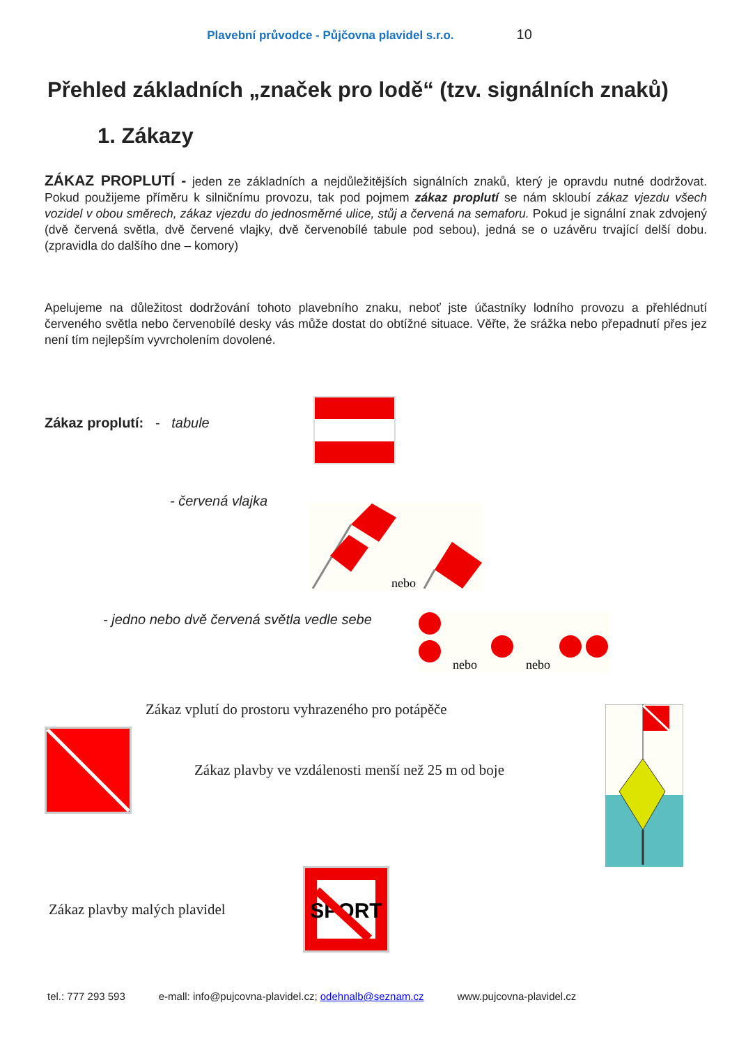Plavební průvodce - Půjčovna plavidel s.r.o. 10
Přehled základních „značek pro lodě“ (tzv. signálních znaků)
1. Zákazy
ZÁKAZ PROPLUTÍ - jeden ze základních a nejdůležitějších signálních znaků, který je opravdu nutné dodržovat. Pokud použijeme příměru k silničnímu provozu, tak pod pojmem zákaz proplutí se nám skloubí zákaz vjezdu všech vozidel v obou směrech, zákaz vjezdu do jednosměrné ulice, stůj a červená na semaforu. Pokud je signální znak zdvojený (dvě červená světla, dvě červené vlajky, dvě červenobílé tabule pod sebou), jedná se o uzávěru trvající delší dobu. (zpravidla do dalšího dne – komory)
Apelujeme na důležitost dodržování tohoto plavebního znaku, neboť jste účastníky lodního provozu a přehlédnutí červeného světla nebo červenobílé desky vás může dostat do obtížné situace. Věřte, že srážka nebo přepadnutí přes jez není tím nejlepším vyvrcholením dovolené.
Zákaz proplutí: - tabule
- červená vlajka
nebo
- jedno nebo dvě červená světla vedle sebe
nebo
nebo
Zákaz vplutí do prostoru vyhrazeného pro potápěče
Zákaz plavby ve vzdálenosti menší než 25 m od boje
Zákaz plavby malých plavidel
SPORT
tel.: 777 293 593 e-mall: info@pujcovna-plavidel.cz; odehnalb@seznam.cz www.pujcovna-plavidel.cz